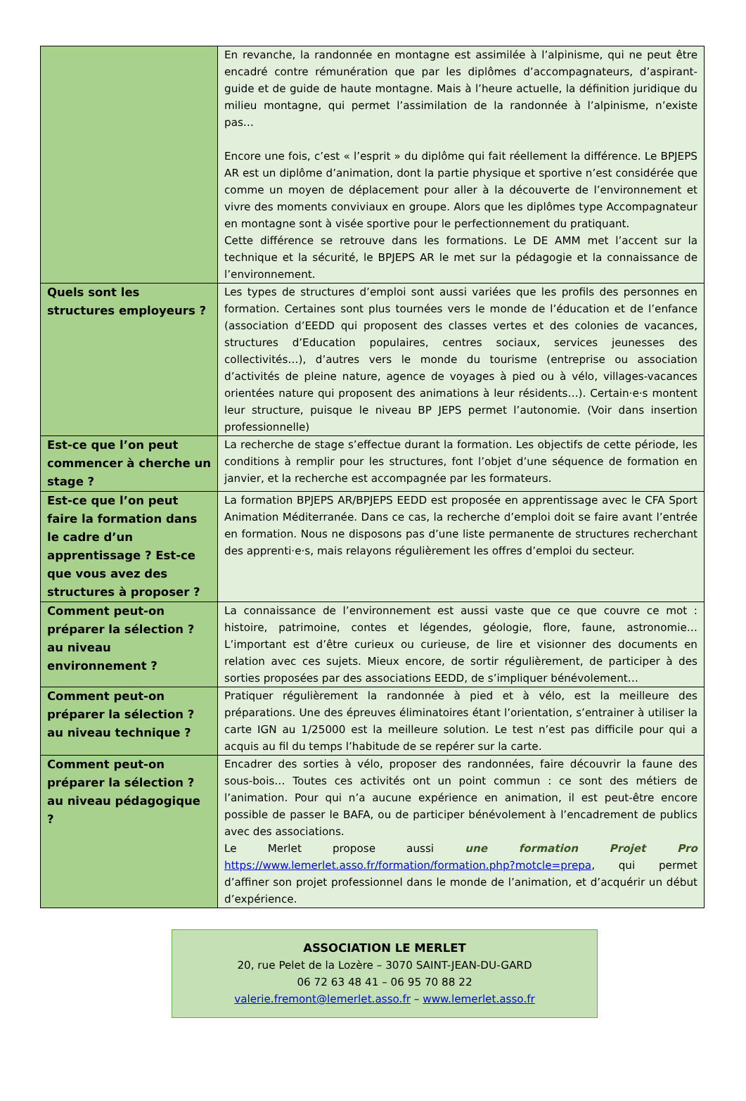| | En revanche, la randonnée en montagne est assimilée à l’alpinisme, qui ne peut être encadré contre rémunération que par les diplômes d’accompagnateurs, d’aspirant-guide et de guide de haute montagne. Mais à l’heure actuelle, la définition juridique du milieu montagne, qui permet l’assimilation de la randonnée à l’alpinisme, n’existe pas… Encore une fois, c’est « l’esprit » du diplôme qui fait réellement la différence. Le BPJEPS AR est un diplôme d’animation, dont la partie physique et sportive n’est considérée que comme un moyen de déplacement pour aller à la découverte de l’environnement et vivre des moments conviviaux en groupe. Alors que les diplômes type Accompagnateur en montagne sont à visée sportive pour le perfectionnement du pratiquant. Cette différence se retrouve dans les formations. Le DE AMM met l’accent sur la technique et la sécurité, le BPJEPS AR le met sur la pédagogie et la connaissance de l’environnement. |
| Quels sont les structures employeurs ? | Les types de structures d’emploi sont aussi variées que les profils des personnes en formation. Certaines sont plus tournées vers le monde de l’éducation et de l’enfance (association d’EEDD qui proposent des classes vertes et des colonies de vacances, structures d’Education populaires, centres sociaux, services jeunesses des collectivités…), d’autres vers le monde du tourisme (entreprise ou association d’activités de pleine nature, agence de voyages à pied ou à vélo, villages-vacances orientées nature qui proposent des animations à leur résidents…). Certain·e·s montent leur structure, puisque le niveau BP JEPS permet l’autonomie. (Voir dans insertion professionnelle) |
| Est-ce que l’on peut commencer à cherche un stage ? | La recherche de stage s’effectue durant la formation. Les objectifs de cette période, les conditions à remplir pour les structures, font l’objet d’une séquence de formation en janvier, et la recherche est accompagnée par les formateurs. |
| Est-ce que l’on peut faire la formation dans le cadre d’un apprentissage ? Est-ce que vous avez des structures à proposer ? | La formation BPJEPS AR/BPJEPS EEDD est proposée en apprentissage avec le CFA Sport Animation Méditerranée. Dans ce cas, la recherche d’emploi doit se faire avant l’entrée en formation. Nous ne disposons pas d’une liste permanente de structures recherchant des apprenti·e·s, mais relayons régulièrement les offres d’emploi du secteur. |
| Comment peut-on préparer la sélection ? au niveau environnement ? | La connaissance de l’environnement est aussi vaste que ce que couvre ce mot : histoire, patrimoine, contes et légendes, géologie, flore, faune, astronomie… L’important est d’être curieux ou curieuse, de lire et visionner des documents en relation avec ces sujets. Mieux encore, de sortir régulièrement, de participer à des sorties proposées par des associations EEDD, de s’impliquer bénévolement… |
| Comment peut-on préparer la sélection ? au niveau technique ? | Pratiquer régulièrement la randonnée à pied et à vélo, est la meilleure des préparations. Une des épreuves éliminatoires étant l’orientation, s’entrainer à utiliser la carte IGN au 1/25000 est la meilleure solution. Le test n’est pas difficile pour qui a acquis au fil du temps l’habitude de se repérer sur la carte. |
| Comment peut-on préparer la sélection ? au niveau pédagogique ? | Encadrer des sorties à vélo, proposer des randonnées, faire découvrir la faune des sous-bois… Toutes ces activités ont un point commun : ce sont des métiers de l’animation. Pour qui n’a aucune expérience en animation, il est peut-être encore possible de passer le BAFA, ou de participer bénévolement à l’encadrement de publics avec des associations. Le Merlet propose aussi une formation Projet Pro https://www.lemerlet.asso.fr/formation/formation.php?motcle=prepa , qui permet d’affiner son projet professionnel dans le monde de l’animation, et d’acquérir un début d’expérience. |
ASSOCIATION LE MERLET
20, rue Pelet de la Lozère – 3070 SAINT-JEAN-DU-GARD
06 72 63 48 41 – 06 95 70 88 22
valerie.fremont@lemerlet.asso.fr – www.lemerlet.asso.fr